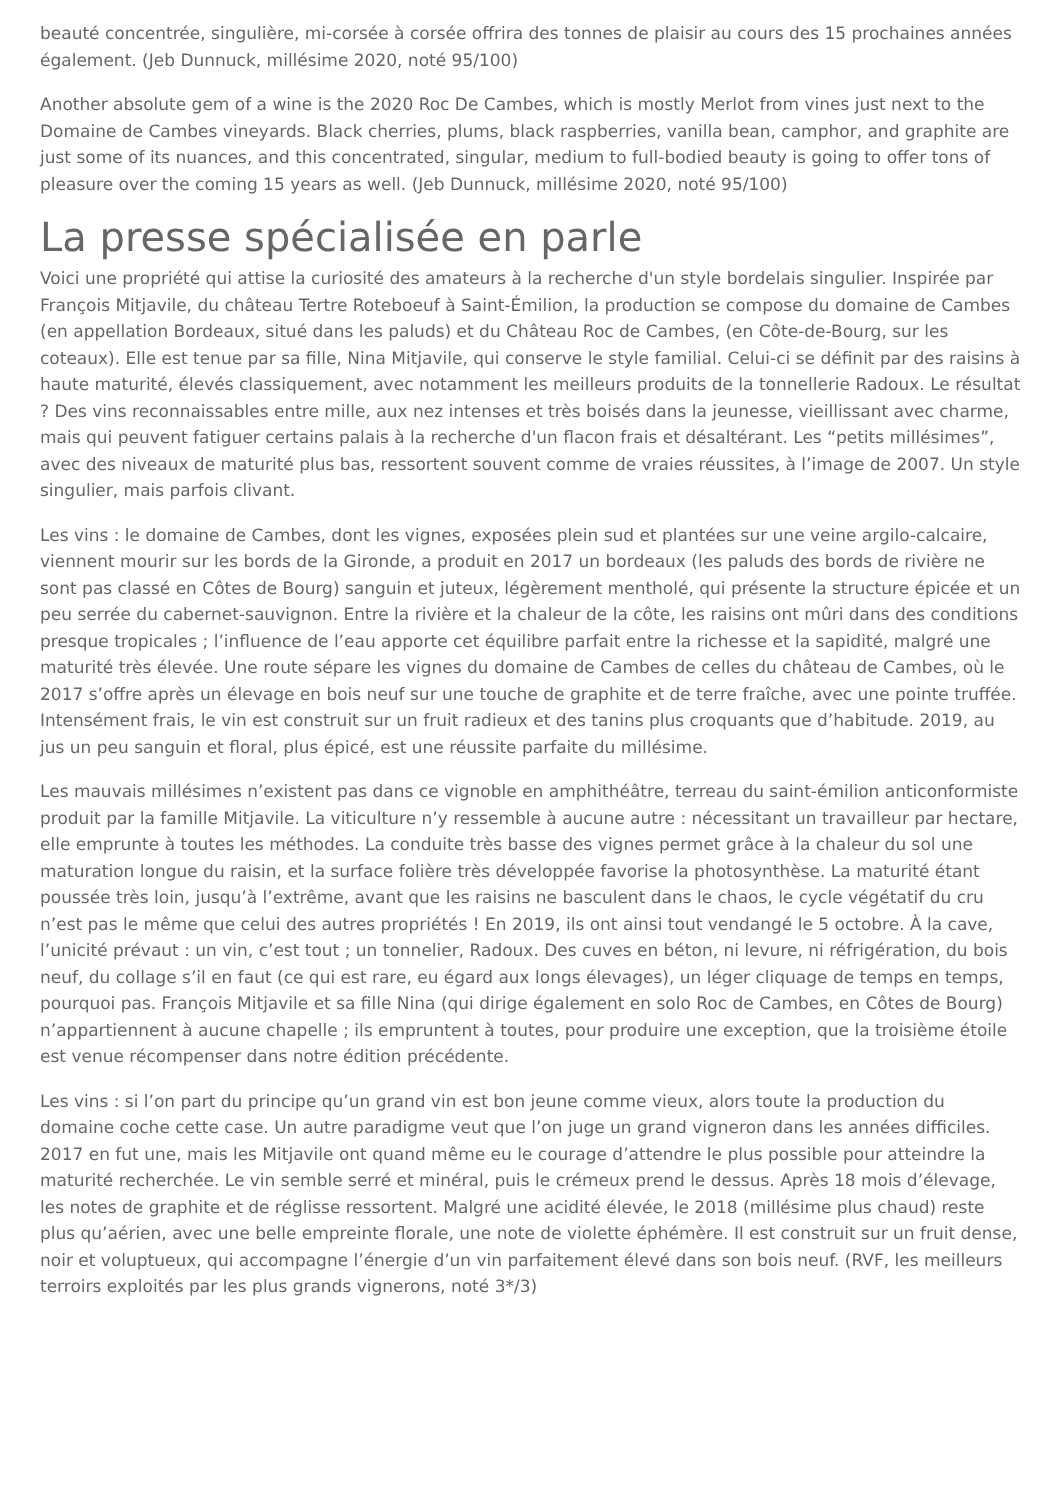beauté concentrée, singulière, mi-corsée à corsée offrira des tonnes de plaisir au cours des 15 prochaines années également. (Jeb Dunnuck, millésime 2020, noté 95/100)
Another absolute gem of a wine is the 2020 Roc De Cambes, which is mostly Merlot from vines just next to the Domaine de Cambes vineyards. Black cherries, plums, black raspberries, vanilla bean, camphor, and graphite are just some of its nuances, and this concentrated, singular, medium to full-bodied beauty is going to offer tons of pleasure over the coming 15 years as well. (Jeb Dunnuck, millésime 2020, noté 95/100)
La presse spécialisée en parle
Voici une propriété qui attise la curiosité des amateurs à la recherche d'un style bordelais singulier. Inspirée par François Mitjavile, du château Tertre Roteboeuf à Saint-Émilion, la production se compose du domaine de Cambes (en appellation Bordeaux, situé dans les paluds) et du Château Roc de Cambes, (en Côte-de-Bourg, sur les coteaux). Elle est tenue par sa fille, Nina Mitjavile, qui conserve le style familial. Celui-ci se définit par des raisins à haute maturité, élevés classiquement, avec notamment les meilleurs produits de la tonnellerie Radoux. Le résultat ? Des vins reconnaissables entre mille, aux nez intenses et très boisés dans la jeunesse, vieillissant avec charme, mais qui peuvent fatiguer certains palais à la recherche d'un flacon frais et désaltérant. Les “petits millésimes”, avec des niveaux de maturité plus bas, ressortent souvent comme de vraies réussites, à l’image de 2007. Un style singulier, mais parfois clivant.
Les vins : le domaine de Cambes, dont les vignes, exposées plein sud et plantées sur une veine argilo-calcaire, viennent mourir sur les bords de la Gironde, a produit en 2017 un bordeaux (les paluds des bords de rivière ne sont pas classé en Côtes de Bourg) sanguin et juteux, légèrement mentholé, qui présente la structure épicée et un peu serrée du cabernet-sauvignon. Entre la rivière et la chaleur de la côte, les raisins ont mûri dans des conditions presque tropicales ; l’influence de l’eau apporte cet équilibre parfait entre la richesse et la sapidité, malgré une maturité très élevée. Une route sépare les vignes du domaine de Cambes de celles du château de Cambes, où le 2017 s’offre après un élevage en bois neuf sur une touche de graphite et de terre fraîche, avec une pointe truffée. Intensément frais, le vin est construit sur un fruit radieux et des tanins plus croquants que d’habitude. 2019, au jus un peu sanguin et floral, plus épicé, est une réussite parfaite du millésime.
Les mauvais millésimes n’existent pas dans ce vignoble en amphithéâtre, terreau du saint-émilion anticonformiste produit par la famille Mitjavile. La viticulture n’y ressemble à aucune autre : nécessitant un travailleur par hectare, elle emprunte à toutes les méthodes. La conduite très basse des vignes permet grâce à la chaleur du sol une maturation longue du raisin, et la surface folière très développée favorise la photosynthèse. La maturité étant poussée très loin, jusqu’à l’extrême, avant que les raisins ne basculent dans le chaos, le cycle végétatif du cru n’est pas le même que celui des autres propriétés ! En 2019, ils ont ainsi tout vendangé le 5 octobre. À la cave, l’unicité prévaut : un vin, c’est tout ; un tonnelier, Radoux. Des cuves en béton, ni levure, ni réfrigération, du bois neuf, du collage s’il en faut (ce qui est rare, eu égard aux longs élevages), un léger cliquage de temps en temps, pourquoi pas. François Mitjavile et sa fille Nina (qui dirige également en solo Roc de Cambes, en Côtes de Bourg) n’appartiennent à aucune chapelle ; ils empruntent à toutes, pour produire une exception, que la troisième étoile est venue récompenser dans notre édition précédente.
Les vins : si l’on part du principe qu’un grand vin est bon jeune comme vieux, alors toute la production du domaine coche cette case. Un autre paradigme veut que l’on juge un grand vigneron dans les années difficiles. 2017 en fut une, mais les Mitjavile ont quand même eu le courage d’attendre le plus possible pour atteindre la maturité recherchée. Le vin semble serré et minéral, puis le crémeux prend le dessus. Après 18 mois d’élevage, les notes de graphite et de réglisse ressortent. Malgré une acidité élevée, le 2018 (millésime plus chaud) reste plus qu’aérien, avec une belle empreinte florale, une note de violette éphémère. Il est construit sur un fruit dense, noir et voluptueux, qui accompagne l’énergie d’un vin parfaitement élevé dans son bois neuf. (RVF, les meilleurs terroirs exploités par les plus grands vignerons, noté 3*/3)